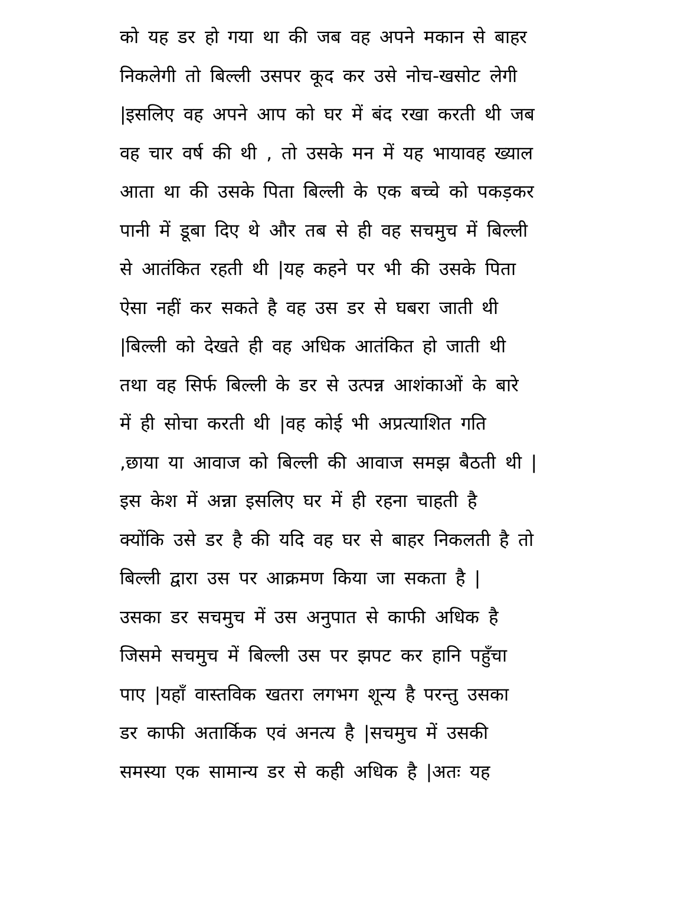को यह डर हो गया था की जब वह अपने मकान से बाहर
निकलेगी तो बिल्ली उसपर कूद कर उसे नोच-खसोट लेगी
|इसलिए वह अपने आप को घर में बंद रखा करती थी जब
वह चार वर्ष की थी , तो उसके मन में यह भायावह ख्याल
आता था की उसके पिता बिल्ली के एक बच्चे को पकड़कर
पानी में डूबा दिए थे और तब से ही वह सचमुच में बिल्ली
से आतंकित रहती थी |यह कहने पर भी की उसके पिता
ऐसा नहीं कर सकते है वह उस डर से घबरा जाती थी
|बिल्ली को देखते ही वह अधिक आतंकित हो जाती थी
तथा वह सिर्फ बिल्ली के डर से उत्पन्न आशंकाओं के बारे
में ही सोचा करती थी |वह कोई भी अप्रत्याशित गति
,छाया या आवाज को बिल्ली की आवाज समझ बैठती थी |
इस केश में अन्ना इसलिए घर में ही रहना चाहती है
क्योंकि उसे डर है की यदि वह घर से बाहर निकलती है तो
बिल्ली द्वारा उस पर आक्रमण किया जा सकता है |
उसका डर सचमुच में उस अनुपात से काफी अधिक है
जिसमे सचमुच में बिल्ली उस पर झपट कर हानि पहुँचा
पाए |यहाँ वास्तविक खतरा लगभग शून्य है परन्तु उसका
डर काफी अतार्किक एवं अनत्य है |सचमुच में उसकी
समस्या एक सामान्य डर से कही अधिक है |अतः यह